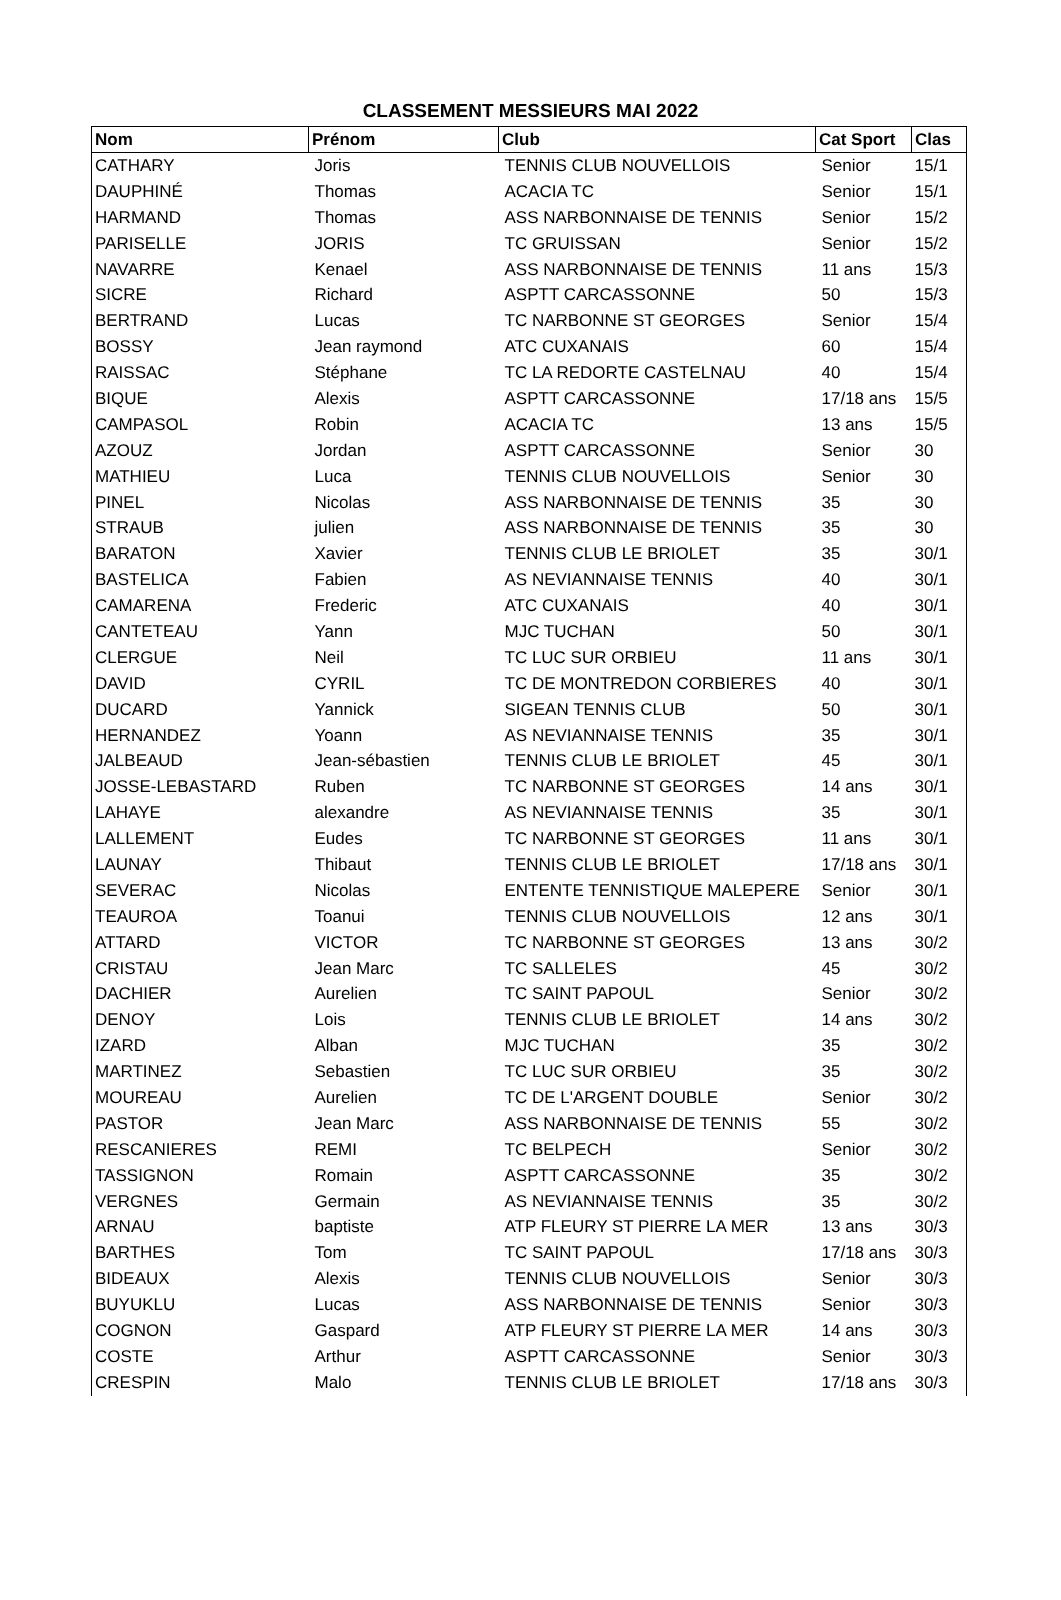CLASSEMENT MESSIEURS MAI 2022
| Nom | Prénom | Club | Cat Sport | Clas |
| --- | --- | --- | --- | --- |
| CATHARY | Joris | TENNIS CLUB NOUVELLOIS | Senior | 15/1 |
| DAUPHINÉ | Thomas | ACACIA TC | Senior | 15/1 |
| HARMAND | Thomas | ASS NARBONNAISE DE TENNIS | Senior | 15/2 |
| PARISELLE | JORIS | TC GRUISSAN | Senior | 15/2 |
| NAVARRE | Kenael | ASS NARBONNAISE DE TENNIS | 11 ans | 15/3 |
| SICRE | Richard | ASPTT CARCASSONNE | 50 | 15/3 |
| BERTRAND | Lucas | TC NARBONNE ST GEORGES | Senior | 15/4 |
| BOSSY | Jean raymond | ATC CUXANAIS | 60 | 15/4 |
| RAISSAC | Stéphane | TC LA REDORTE CASTELNAU | 40 | 15/4 |
| BIQUE | Alexis | ASPTT CARCASSONNE | 17/18 ans | 15/5 |
| CAMPASOL | Robin | ACACIA TC | 13 ans | 15/5 |
| AZOUZ | Jordan | ASPTT CARCASSONNE | Senior | 30 |
| MATHIEU | Luca | TENNIS CLUB NOUVELLOIS | Senior | 30 |
| PINEL | Nicolas | ASS NARBONNAISE DE TENNIS | 35 | 30 |
| STRAUB | julien | ASS NARBONNAISE DE TENNIS | 35 | 30 |
| BARATON | Xavier | TENNIS CLUB LE BRIOLET | 35 | 30/1 |
| BASTELICA | Fabien | AS NEVIANNAISE TENNIS | 40 | 30/1 |
| CAMARENA | Frederic | ATC CUXANAIS | 40 | 30/1 |
| CANTETEAU | Yann | MJC TUCHAN | 50 | 30/1 |
| CLERGUE | Neil | TC LUC SUR ORBIEU | 11 ans | 30/1 |
| DAVID | CYRIL | TC DE MONTREDON CORBIERES | 40 | 30/1 |
| DUCARD | Yannick | SIGEAN TENNIS CLUB | 50 | 30/1 |
| HERNANDEZ | Yoann | AS NEVIANNAISE TENNIS | 35 | 30/1 |
| JALBEAUD | Jean-sébastien | TENNIS CLUB LE BRIOLET | 45 | 30/1 |
| JOSSE-LEBASTARD | Ruben | TC NARBONNE ST GEORGES | 14 ans | 30/1 |
| LAHAYE | alexandre | AS NEVIANNAISE TENNIS | 35 | 30/1 |
| LALLEMENT | Eudes | TC NARBONNE ST GEORGES | 11 ans | 30/1 |
| LAUNAY | Thibaut | TENNIS CLUB LE BRIOLET | 17/18 ans | 30/1 |
| SEVERAC | Nicolas | ENTENTE TENNISTIQUE MALEPERE | Senior | 30/1 |
| TEAUROA | Toanui | TENNIS CLUB NOUVELLOIS | 12 ans | 30/1 |
| ATTARD | VICTOR | TC NARBONNE ST GEORGES | 13 ans | 30/2 |
| CRISTAU | Jean Marc | TC SALLELES | 45 | 30/2 |
| DACHIER | Aurelien | TC SAINT PAPOUL | Senior | 30/2 |
| DENOY | Lois | TENNIS CLUB LE BRIOLET | 14 ans | 30/2 |
| IZARD | Alban | MJC TUCHAN | 35 | 30/2 |
| MARTINEZ | Sebastien | TC LUC SUR ORBIEU | 35 | 30/2 |
| MOUREAU | Aurelien | TC DE L'ARGENT DOUBLE | Senior | 30/2 |
| PASTOR | Jean Marc | ASS NARBONNAISE DE TENNIS | 55 | 30/2 |
| RESCANIERES | REMI | TC BELPECH | Senior | 30/2 |
| TASSIGNON | Romain | ASPTT CARCASSONNE | 35 | 30/2 |
| VERGNES | Germain | AS NEVIANNAISE TENNIS | 35 | 30/2 |
| ARNAU | baptiste | ATP FLEURY ST PIERRE LA MER | 13 ans | 30/3 |
| BARTHES | Tom | TC SAINT PAPOUL | 17/18 ans | 30/3 |
| BIDEAUX | Alexis | TENNIS CLUB NOUVELLOIS | Senior | 30/3 |
| BUYUKLU | Lucas | ASS NARBONNAISE DE TENNIS | Senior | 30/3 |
| COGNON | Gaspard | ATP FLEURY ST PIERRE LA MER | 14 ans | 30/3 |
| COSTE | Arthur | ASPTT CARCASSONNE | Senior | 30/3 |
| CRESPIN | Malo | TENNIS CLUB LE BRIOLET | 17/18 ans | 30/3 |